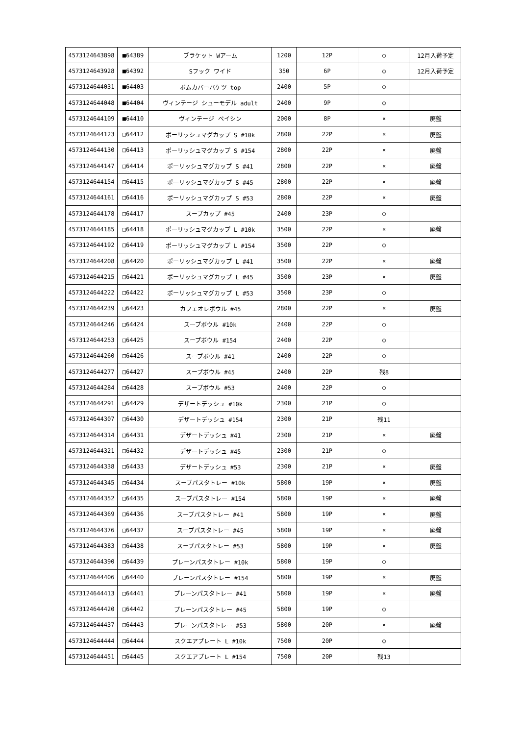| 4573124643898 | ■64389 | ブラケット Wアーム | 1200 | 12P | ○ | 12月入荷予定 |
| 4573124643928 | ■64392 | Sフック ワイド | 350 | 6P | ○ | 12月入荷予定 |
| 4573124644031 | ■64403 | ボムカバーバケツ top | 2400 | 5P | ○ | |
| 4573124644048 | ■64404 | ヴィンテージ シューモデル adult | 2400 | 9P | ○ | |
| 4573124644109 | ■64410 | ヴィンテージ ベイシン | 2000 | 8P | × | 廃盤 |
| 4573124644123 | □64412 | ポーリッシュマグカップ S #10k | 2800 | 22P | × | 廃盤 |
| 4573124644130 | □64413 | ポーリッシュマグカップ S #154 | 2800 | 22P | × | 廃盤 |
| 4573124644147 | □64414 | ポーリッシュマグカップ S #41 | 2800 | 22P | × | 廃盤 |
| 4573124644154 | □64415 | ポーリッシュマグカップ S #45 | 2800 | 22P | × | 廃盤 |
| 4573124644161 | □64416 | ポーリッシュマグカップ S #53 | 2800 | 22P | × | 廃盤 |
| 4573124644178 | □64417 | スープカップ #45 | 2400 | 23P | ○ | |
| 4573124644185 | □64418 | ポーリッシュマグカップ L #10k | 3500 | 22P | × | 廃盤 |
| 4573124644192 | □64419 | ポーリッシュマグカップ L #154 | 3500 | 22P | ○ | |
| 4573124644208 | □64420 | ポーリッシュマグカップ L #41 | 3500 | 22P | × | 廃盤 |
| 4573124644215 | □64421 | ポーリッシュマグカップ L #45 | 3500 | 23P | × | 廃盤 |
| 4573124644222 | □64422 | ポーリッシュマグカップ L #53 | 3500 | 23P | ○ | |
| 4573124644239 | □64423 | カフェオレボウル #45 | 2800 | 22P | × | 廃盤 |
| 4573124644246 | □64424 | スープボウル #10k | 2400 | 22P | ○ | |
| 4573124644253 | □64425 | スープボウル #154 | 2400 | 22P | ○ | |
| 4573124644260 | □64426 | スープボウル #41 | 2400 | 22P | ○ | |
| 4573124644277 | □64427 | スープボウル #45 | 2400 | 22P | 残8 | |
| 4573124644284 | □64428 | スープボウル #53 | 2400 | 22P | ○ | |
| 4573124644291 | □64429 | デザートデッシュ #10k | 2300 | 21P | ○ | |
| 4573124644307 | □64430 | デザートデッシュ #154 | 2300 | 21P | 残11 | |
| 4573124644314 | □64431 | デザートデッシュ #41 | 2300 | 21P | × | 廃盤 |
| 4573124644321 | □64432 | デザートデッシュ #45 | 2300 | 21P | ○ | |
| 4573124644338 | □64433 | デザートデッシュ #53 | 2300 | 21P | × | 廃盤 |
| 4573124644345 | □64434 | スープパスタトレー #10k | 5800 | 19P | × | 廃盤 |
| 4573124644352 | □64435 | スープパスタトレー #154 | 5800 | 19P | × | 廃盤 |
| 4573124644369 | □64436 | スープパスタトレー #41 | 5800 | 19P | × | 廃盤 |
| 4573124644376 | □64437 | スープパスタトレー #45 | 5800 | 19P | × | 廃盤 |
| 4573124644383 | □64438 | スープパスタトレー #53 | 5800 | 19P | × | 廃盤 |
| 4573124644390 | □64439 | プレーンパスタトレー #10k | 5800 | 19P | ○ | |
| 4573124644406 | □64440 | プレーンパスタトレー #154 | 5800 | 19P | × | 廃盤 |
| 4573124644413 | □64441 | プレーンパスタトレー #41 | 5800 | 19P | × | 廃盤 |
| 4573124644420 | □64442 | プレーンパスタトレー #45 | 5800 | 19P | ○ | |
| 4573124644437 | □64443 | プレーンパスタトレー #53 | 5800 | 20P | × | 廃盤 |
| 4573124644444 | □64444 | スクエアプレート L #10k | 7500 | 20P | ○ | |
| 4573124644451 | □64445 | スクエアプレート L #154 | 7500 | 20P | 残13 | |